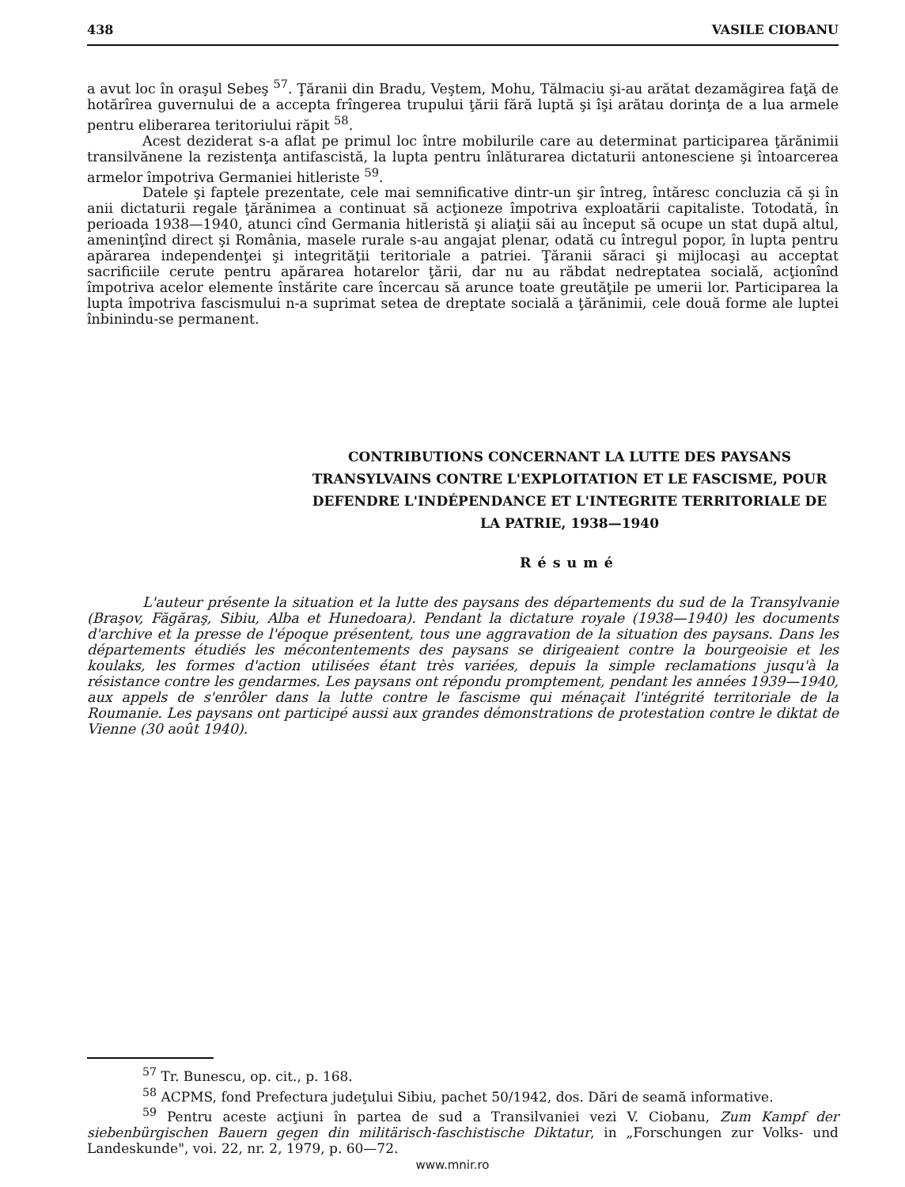438 VASILE CIOBANU
a avut loc în oraşul Sebeş <sup>57</sup>. Ţăranii din Bradu, Veştem, Mohu, Tălmaciu şi-au arătat dezamăgirea faţă de hotărîrea guvernului de a accepta frîngerea trupului ţării fără luptă şi îşi arătau dorinţa de a lua armele pentru eliberarea teritoriului răpit <sup>58</sup>.
Acest deziderat s-a aflat pe primul loc între mobilurile care au determinat participarea ţărănimii transilvănene la rezistenţa antifascistă, la lupta pentru înlăturarea dictaturii antonesciene şi întoarcerea armelor împotriva Germaniei hitleriste <sup>59</sup>.
Datele şi faptele prezentate, cele mai semnificative dintr-un şir întreg, întăresc concluzia că şi în anii dictaturii regale ţărănimea a continuat să acţioneze împotriva exploatării capitaliste. Totodată, în perioada 1938—1940, atunci cînd Germania hitleristă şi aliaţii săi au început să ocupe un stat după altul, ameninţînd direct şi România, masele rurale s-au angajat plenar, odată cu întregul popor, în lupta pentru apărarea independenţei şi integrităţii teritoriale a patriei. Ţăranii săraci şi mijlocaşi au acceptat sacrificiile cerute pentru apărarea hotarelor ţării, dar nu au răbdat nedreptatea socială, acţionînd împotriva acelor elemente înstărite care încercau să arunce toate greutăţile pe umerii lor. Participarea la lupta împotriva fascismului n-a suprimat setea de dreptate socială a ţărănimii, cele două forme ale luptei înbinindu-se permanent.
CONTRIBUTIONS CONCERNANT LA LUTTE DES PAYSANS TRANSYLVAINS CONTRE L'EXPLOITATION ET LE FASCISME, POUR DEFENDRE L'INDÉPENDANCE ET L'INTEGRITE TERRITORIALE DE LA PATRIE, 1938—1940
Résumé
L'auteur présente la situation et la lutte des paysans des départements du sud de la Transylvanie (Braşov, Făgăraş, Sibiu, Alba et Hunedoara). Pendant la dictature royale (1938—1940) les documents d'archive et la presse de l'époque présentent, tous une aggravation de la situation des paysans. Dans les départements étudiés les mécontentements des paysans se dirigeaient contre la bourgeoisie et les koulaks, les formes d'action utilisées étant très variées, depuis la simple reclamations jusqu'à la résistance contre les gendarmes. Les paysans ont répondu promptement, pendant les années 1939—1940, aux appels de s'enrôler dans la lutte contre le fascisme qui ménaçait l'intégrité territoriale de la Roumanie. Les paysans ont participé aussi aux grandes démonstrations de protestation contre le diktat de Vienne (30 août 1940).
<sup>57</sup> Tr. Bunescu, op. cit., p. 168.
<sup>58</sup> ACPMS, fond Prefectura judeţului Sibiu, pachet 50/1942, dos. Dări de seamă informative.
<sup>59</sup> Pentru aceste acţiuni în partea de sud a Transilvaniei vezi V. Ciobanu, Zum Kampf der siebenbürgischen Bauern gegen din militärisch-faschistische Diktatur, in „Forschungen zur Volks- und Landeskunde", voi. 22, nr. 2, 1979, p. 60—72.
www.mnir.ro